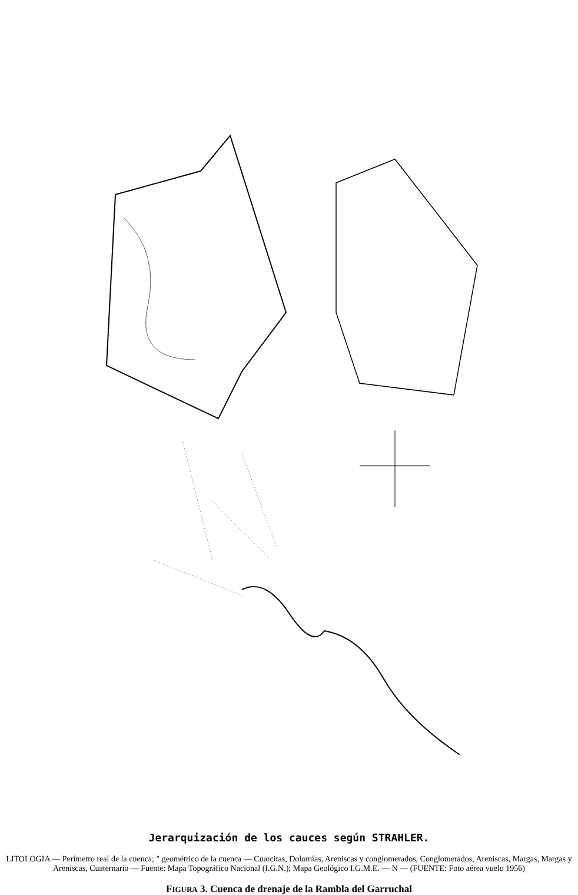Jerarquización de los cauces según STRAHLER.
LITOLOGIA — Perímetro real de la cuenca; " geométrico de la cuenca — Cuarcitas, Dolomías, Areniscas y conglomerados, Conglomerados, Areniscas, Margas, Margas y Areniscas, Cuaternario — Fuente: Mapa Topográfico Nacional (I.G.N.); Mapa Geológico I.G.M.E. — N — (FUENTE: Foto aérea vuelo 1956)
FIGURA 3. Cuenca de drenaje de la Rambla del Garruchal